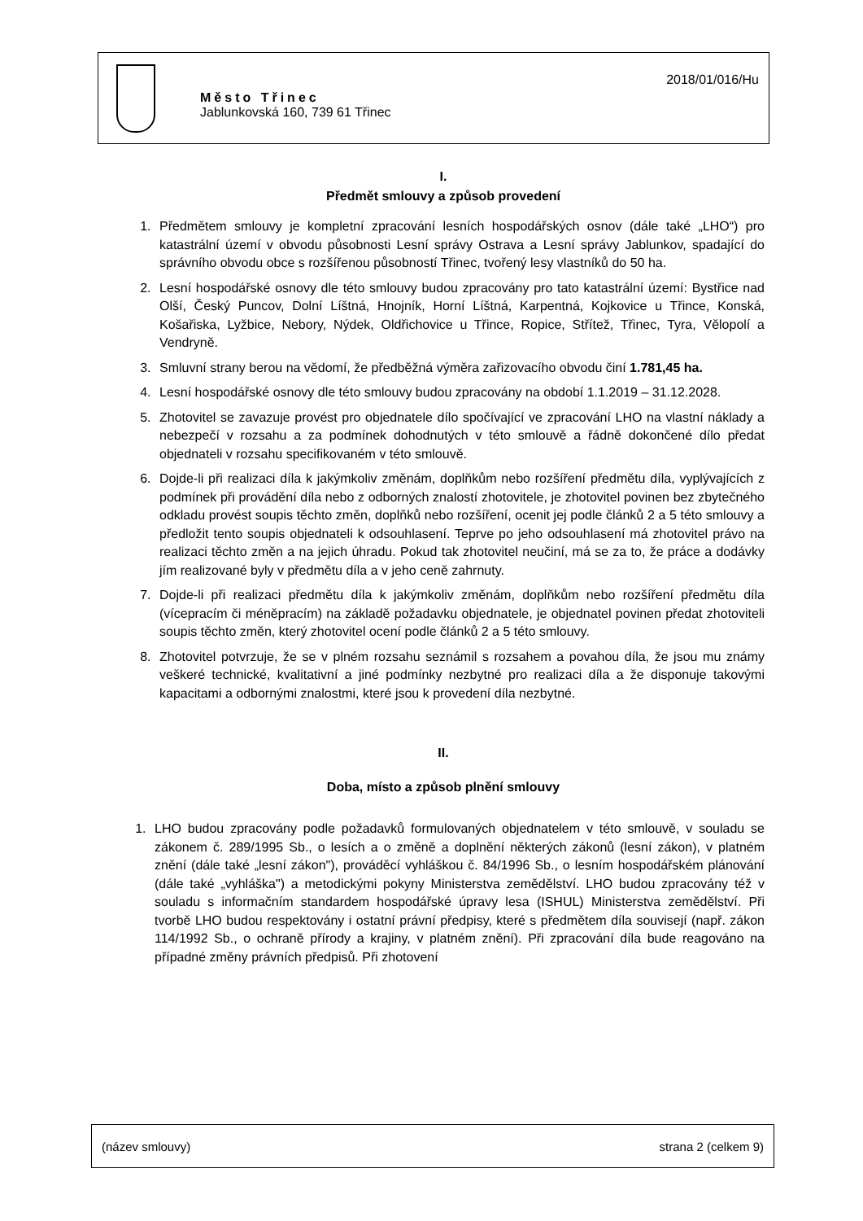Město Třinec
Jablunkovská 160, 739 61 Třinec
2018/01/016/Hu
I.
Předmět smlouvy a způsob provedení
1. Předmětem smlouvy je kompletní zpracování lesních hospodářských osnov (dále také „LHO“) pro katastrální území v obvodu působnosti Lesní správy Ostrava a Lesní správy Jablunkov, spadající do správního obvodu obce s rozšířenou působností Třinec, tvořený lesy vlastníků do 50 ha.
2. Lesní hospodářské osnovy dle této smlouvy budou zpracovány pro tato katastrální území: Bystřice nad Olší, Český Puncov, Dolní Líštná, Hnojník, Horní Líštná, Karpentná, Kojkovice u Třince, Konská, Košařiska, Lyžbice, Nebory, Nýdek, Oldřichovice u Třince, Ropice, Střítež, Třinec, Tyra, Vělopolí a Vendryně.
3. Smluvní strany berou na vědomí, že předběžná výměra zařizovacího obvodu činí 1.781,45 ha.
4. Lesní hospodářské osnovy dle této smlouvy budou zpracovány na období 1.1.2019 – 31.12.2028.
5. Zhotovitel se zavazuje provést pro objednatele dílo spočívající ve zpracování LHO na vlastní náklady a nebezpečí v rozsahu a za podmínek dohodnutých v této smlouvě a řádně dokončené dílo předat objednateli v rozsahu specifikovaném v této smlouvě.
6. Dojde-li při realizaci díla k jakýmkoliv změnám, doplňkům nebo rozšíření předmětu díla, vyplývajících z podmínek při provádění díla nebo z odborných znalostí zhotovitele, je zhotovitel povinen bez zbytečného odkladu provést soupis těchto změn, doplňků nebo rozšíření, ocenit jej podle článků 2 a 5 této smlouvy a předložit tento soupis objednateli k odsouhlasení. Teprve po jeho odsouhlasení má zhotovitel právo na realizaci těchto změn a na jejich úhradu. Pokud tak zhotovitel neučiní, má se za to, že práce a dodávky jím realizované byly v předmětu díla a v jeho ceně zahrnuty.
7. Dojde-li při realizaci předmětu díla k jakýmkoliv změnám, doplňkům nebo rozšíření předmětu díla (vícepracím či méněpracím) na základě požadavku objednatele, je objednatel povinen předat zhotoviteli soupis těchto změn, který zhotovitel ocení podle článků 2 a 5 této smlouvy.
8. Zhotovitel potvrzuje, že se v plném rozsahu seznámil s rozsahem a povahou díla, že jsou mu známy veškeré technické, kvalitativní a jiné podmínky nezbytné pro realizaci díla a že disponuje takovými kapacitami a odbornými znalostmi, které jsou k provedení díla nezbytné.
II.
Doba, místo a způsob plnění smlouvy
1. LHO budou zpracovány podle požadavků formulovaných objednatelem v této smlouvě, v souladu se zákonem č. 289/1995 Sb., o lesích a o změně a doplnění některých zákonů (lesní zákon), v platném znění (dále také „lesní zákon"), prováděcí vyhláškou č. 84/1996 Sb., o lesním hospodářském plánování (dále také „vyhláška") a metodickými pokyny Ministerstva zemědělství. LHO budou zpracovány též v souladu s informačním standardem hospodářské úpravy lesa (ISHUL) Ministerstva zemědělství. Při tvorbě LHO budou respektovány i ostatní právní předpisy, které s předmětem díla souvisejí (např. zákon 114/1992 Sb., o ochraně přírody a krajiny, v platném znění). Při zpracování díla bude reagováno na případné změny právních předpisů. Při zhotovení
(název smlouvy) strana 2 (celkem 9)